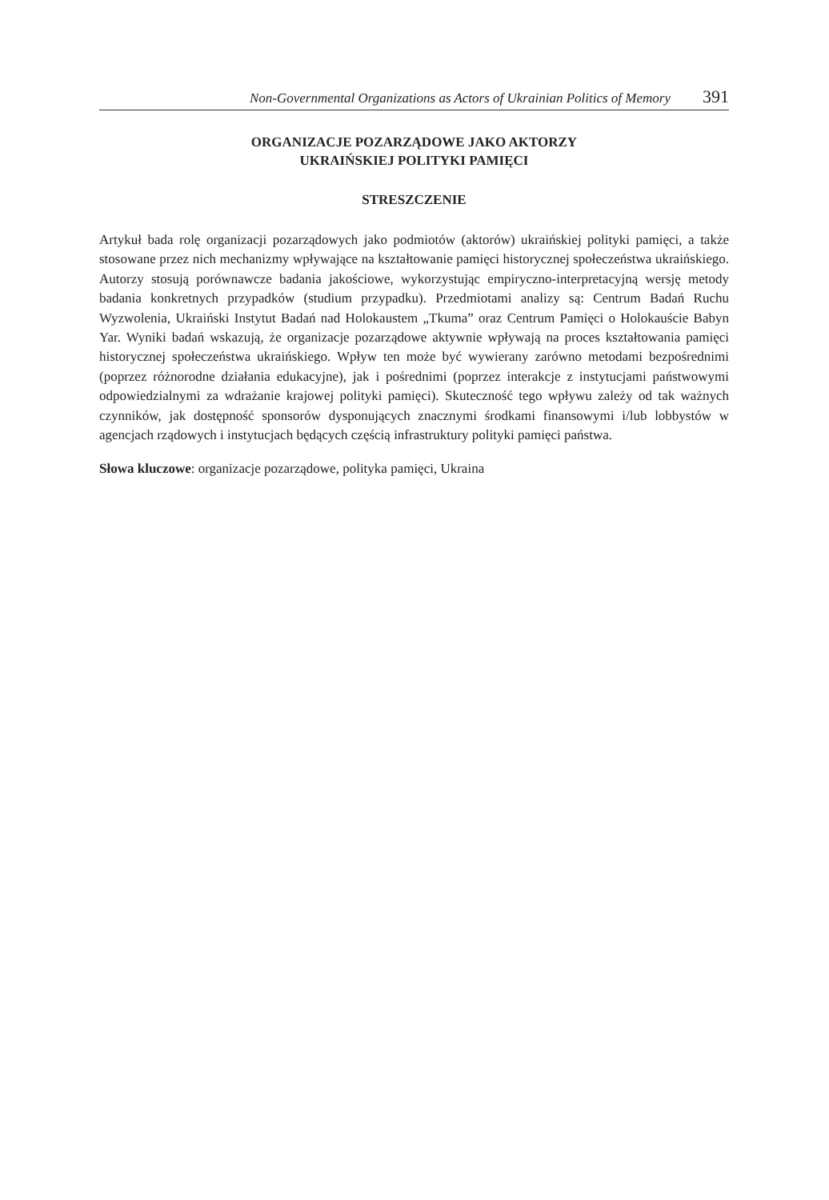Non-Governmental Organizations as Actors of Ukrainian Politics of Memory 391
ORGANIZACJE POZARZĄDOWE JAKO AKTORZY
UKRAIŃSKIEJ POLITYKI PAMIĘCI
STRESZCZENIE
Artykuł bada rolę organizacji pozarządowych jako podmiotów (aktorów) ukraińskiej polityki pamięci, a także stosowane przez nich mechanizmy wpływające na kształtowanie pamięci historycznej społeczeństwa ukraińskiego. Autorzy stosują porównawcze badania jakościowe, wykorzystując empiryczno-interpretacyjną wersję metody badania konkretnych przypadków (studium przypadku). Przedmiotami analizy są: Centrum Badań Ruchu Wyzwolenia, Ukraiński Instytut Badań nad Holokaustem „Tkuma” oraz Centrum Pamięci o Holokauście Babyn Yar. Wyniki badań wskazują, że organizacje pozarządowe aktywnie wpływają na proces kształtowania pamięci historycznej społeczeństwa ukraińskiego. Wpływ ten może być wywierany zarówno metodami bezpośrednimi (poprzez różnorodne działania edukacyjne), jak i pośrednimi (poprzez interakcje z instytucjami państwowymi odpowiedzialnymi za wdrażanie krajowej polityki pamięci). Skuteczność tego wpływu zależy od tak ważnych czynników, jak dostępność sponsorów dysponujących znacznymi środkami finansowymi i/lub lobbystów w agencjach rządowych i instytucjach będących częścią infrastruktury polityki pamięci państwa.
Słowa kluczowe: organizacje pozarządowe, polityka pamięci, Ukraina